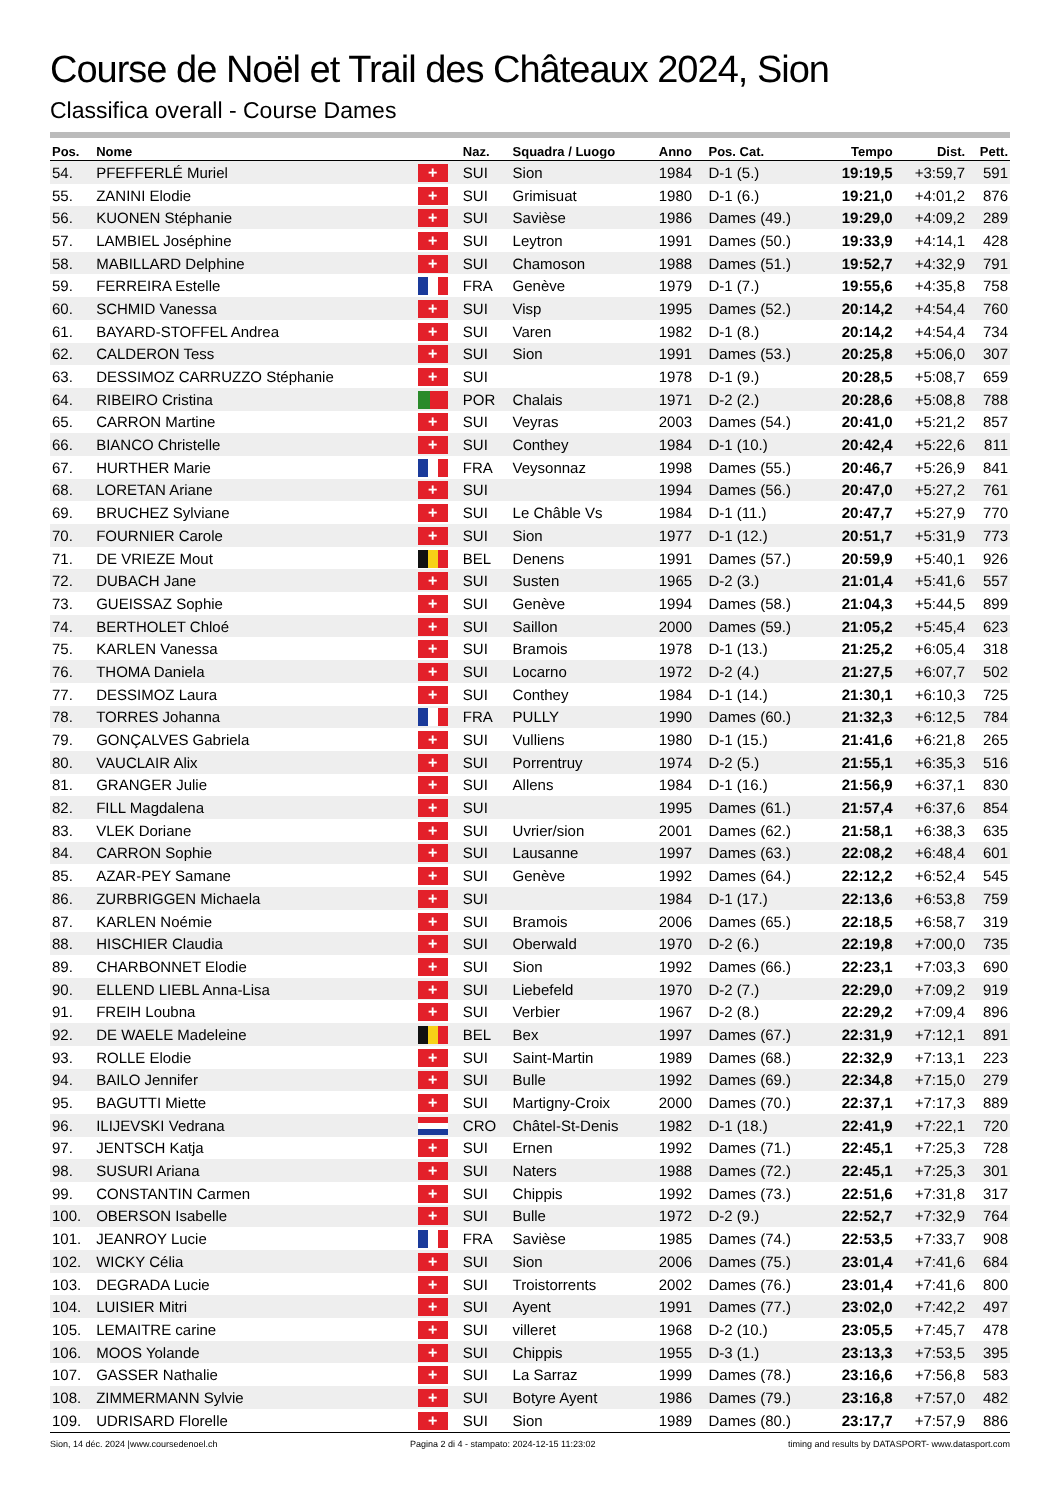Course de Noël et Trail des Châteaux 2024, Sion
Classifica overall - Course Dames
| Pos. | Nome | | Naz. | Squadra / Luogo | Anno | Pos. Cat. | Tempo | Dist. | Pett. |
| --- | --- | --- | --- | --- | --- | --- | --- | --- | --- |
| 54. | PFEFFERLÉ Muriel | + | SUI | Sion | 1984 | D-1 (5.) | 19:19,5 | +3:59,7 | 591 |
| 55. | ZANINI Elodie | + | SUI | Grimisuat | 1980 | D-1 (6.) | 19:21,0 | +4:01,2 | 876 |
| 56. | KUONEN Stéphanie | + | SUI | Savièse | 1986 | Dames (49.) | 19:29,0 | +4:09,2 | 289 |
| 57. | LAMBIEL Joséphine | + | SUI | Leytron | 1991 | Dames (50.) | 19:33,9 | +4:14,1 | 428 |
| 58. | MABILLARD Delphine | + | SUI | Chamoson | 1988 | Dames (51.) | 19:52,7 | +4:32,9 | 791 |
| 59. | FERREIRA Estelle | | FRA | Genève | 1979 | D-1 (7.) | 19:55,6 | +4:35,8 | 758 |
| 60. | SCHMID Vanessa | + | SUI | Visp | 1995 | Dames (52.) | 20:14,2 | +4:54,4 | 760 |
| 61. | BAYARD-STOFFEL Andrea | + | SUI | Varen | 1982 | D-1 (8.) | 20:14,2 | +4:54,4 | 734 |
| 62. | CALDERON Tess | + | SUI | Sion | 1991 | Dames (53.) | 20:25,8 | +5:06,0 | 307 |
| 63. | DESSIMOZ CARRUZZO Stéphanie | + | SUI | | 1978 | D-1 (9.) | 20:28,5 | +5:08,7 | 659 |
| 64. | RIBEIRO Cristina | | POR | Chalais | 1971 | D-2 (2.) | 20:28,6 | +5:08,8 | 788 |
| 65. | CARRON Martine | + | SUI | Veyras | 2003 | Dames (54.) | 20:41,0 | +5:21,2 | 857 |
| 66. | BIANCO Christelle | + | SUI | Conthey | 1984 | D-1 (10.) | 20:42,4 | +5:22,6 | 811 |
| 67. | HURTHER Marie | | FRA | Veysonnaz | 1998 | Dames (55.) | 20:46,7 | +5:26,9 | 841 |
| 68. | LORETAN Ariane | + | SUI | | 1994 | Dames (56.) | 20:47,0 | +5:27,2 | 761 |
| 69. | BRUCHEZ Sylviane | + | SUI | Le Châble Vs | 1984 | D-1 (11.) | 20:47,7 | +5:27,9 | 770 |
| 70. | FOURNIER Carole | + | SUI | Sion | 1977 | D-1 (12.) | 20:51,7 | +5:31,9 | 773 |
| 71. | DE VRIEZE Mout | | BEL | Denens | 1991 | Dames (57.) | 20:59,9 | +5:40,1 | 926 |
| 72. | DUBACH Jane | + | SUI | Susten | 1965 | D-2 (3.) | 21:01,4 | +5:41,6 | 557 |
| 73. | GUEISSAZ Sophie | + | SUI | Genève | 1994 | Dames (58.) | 21:04,3 | +5:44,5 | 899 |
| 74. | BERTHOLET Chloé | + | SUI | Saillon | 2000 | Dames (59.) | 21:05,2 | +5:45,4 | 623 |
| 75. | KARLEN Vanessa | + | SUI | Bramois | 1978 | D-1 (13.) | 21:25,2 | +6:05,4 | 318 |
| 76. | THOMA Daniela | + | SUI | Locarno | 1972 | D-2 (4.) | 21:27,5 | +6:07,7 | 502 |
| 77. | DESSIMOZ Laura | + | SUI | Conthey | 1984 | D-1 (14.) | 21:30,1 | +6:10,3 | 725 |
| 78. | TORRES Johanna | | FRA | PULLY | 1990 | Dames (60.) | 21:32,3 | +6:12,5 | 784 |
| 79. | GONÇALVES Gabriela | + | SUI | Vulliens | 1980 | D-1 (15.) | 21:41,6 | +6:21,8 | 265 |
| 80. | VAUCLAIR Alix | + | SUI | Porrentruy | 1974 | D-2 (5.) | 21:55,1 | +6:35,3 | 516 |
| 81. | GRANGER Julie | + | SUI | Allens | 1984 | D-1 (16.) | 21:56,9 | +6:37,1 | 830 |
| 82. | FILL Magdalena | + | SUI | | 1995 | Dames (61.) | 21:57,4 | +6:37,6 | 854 |
| 83. | VLEK Doriane | + | SUI | Uvrier/sion | 2001 | Dames (62.) | 21:58,1 | +6:38,3 | 635 |
| 84. | CARRON Sophie | + | SUI | Lausanne | 1997 | Dames (63.) | 22:08,2 | +6:48,4 | 601 |
| 85. | AZAR-PEY Samane | + | SUI | Genève | 1992 | Dames (64.) | 22:12,2 | +6:52,4 | 545 |
| 86. | ZURBRIGGEN Michaela | + | SUI | | 1984 | D-1 (17.) | 22:13,6 | +6:53,8 | 759 |
| 87. | KARLEN Noémie | + | SUI | Bramois | 2006 | Dames (65.) | 22:18,5 | +6:58,7 | 319 |
| 88. | HISCHIER Claudia | + | SUI | Oberwald | 1970 | D-2 (6.) | 22:19,8 | +7:00,0 | 735 |
| 89. | CHARBONNET Elodie | + | SUI | Sion | 1992 | Dames (66.) | 22:23,1 | +7:03,3 | 690 |
| 90. | ELLEND LIEBL Anna-Lisa | + | SUI | Liebefeld | 1970 | D-2 (7.) | 22:29,0 | +7:09,2 | 919 |
| 91. | FREIH Loubna | + | SUI | Verbier | 1967 | D-2 (8.) | 22:29,2 | +7:09,4 | 896 |
| 92. | DE WAELE Madeleine | | BEL | Bex | 1997 | Dames (67.) | 22:31,9 | +7:12,1 | 891 |
| 93. | ROLLE Elodie | + | SUI | Saint-Martin | 1989 | Dames (68.) | 22:32,9 | +7:13,1 | 223 |
| 94. | BAILO Jennifer | + | SUI | Bulle | 1992 | Dames (69.) | 22:34,8 | +7:15,0 | 279 |
| 95. | BAGUTTI Miette | + | SUI | Martigny-Croix | 2000 | Dames (70.) | 22:37,1 | +7:17,3 | 889 |
| 96. | ILIJEVSKI Vedrana | | CRO | Châtel-St-Denis | 1982 | D-1 (18.) | 22:41,9 | +7:22,1 | 720 |
| 97. | JENTSCH Katja | + | SUI | Ernen | 1992 | Dames (71.) | 22:45,1 | +7:25,3 | 728 |
| 98. | SUSURI Ariana | + | SUI | Naters | 1988 | Dames (72.) | 22:45,1 | +7:25,3 | 301 |
| 99. | CONSTANTIN Carmen | + | SUI | Chippis | 1992 | Dames (73.) | 22:51,6 | +7:31,8 | 317 |
| 100. | OBERSON Isabelle | + | SUI | Bulle | 1972 | D-2 (9.) | 22:52,7 | +7:32,9 | 764 |
| 101. | JEANROY Lucie | | FRA | Savièse | 1985 | Dames (74.) | 22:53,5 | +7:33,7 | 908 |
| 102. | WICKY Célia | + | SUI | Sion | 2006 | Dames (75.) | 23:01,4 | +7:41,6 | 684 |
| 103. | DEGRADA Lucie | + | SUI | Troistorrents | 2002 | Dames (76.) | 23:01,4 | +7:41,6 | 800 |
| 104. | LUISIER Mitri | + | SUI | Ayent | 1991 | Dames (77.) | 23:02,0 | +7:42,2 | 497 |
| 105. | LEMAITRE carine | + | SUI | villeret | 1968 | D-2 (10.) | 23:05,5 | +7:45,7 | 478 |
| 106. | MOOS Yolande | + | SUI | Chippis | 1955 | D-3 (1.) | 23:13,3 | +7:53,5 | 395 |
| 107. | GASSER Nathalie | + | SUI | La Sarraz | 1999 | Dames (78.) | 23:16,6 | +7:56,8 | 583 |
| 108. | ZIMMERMANN Sylvie | + | SUI | Botyre Ayent | 1986 | Dames (79.) | 23:16,8 | +7:57,0 | 482 |
| 109. | UDRISARD Florelle | + | SUI | Sion | 1989 | Dames (80.) | 23:17,7 | +7:57,9 | 886 |
Sion, 14 déc. 2024 |www.coursedenoel.ch Pagina 2 di 4 - stampato: 2024-12-15 11:23:02 timing and results by DATASPORT- www.datasport.com